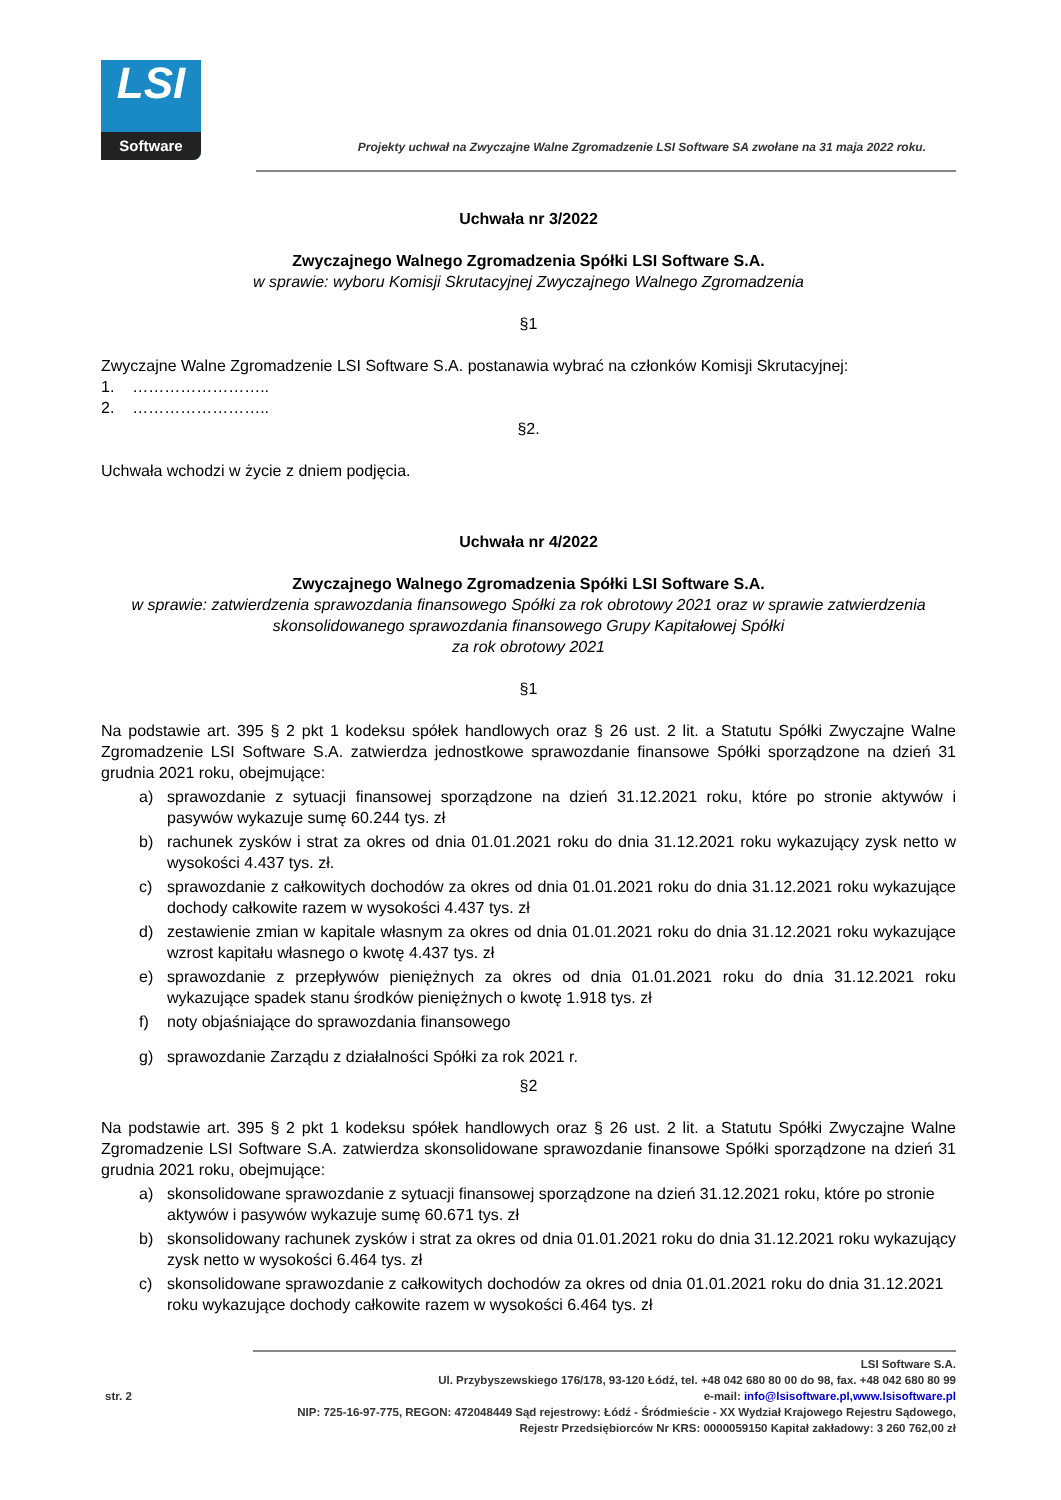LSI
Software
Projekty uchwał na Zwyczajne Walne Zgromadzenie LSI Software SA zwołane na 31 maja 2022 roku.
Uchwała nr 3/2022
Zwyczajnego Walnego Zgromadzenia Spółki LSI Software S.A.
w sprawie: wyboru Komisji Skrutacyjnej Zwyczajnego Walnego Zgromadzenia
§1
Zwyczajne Walne Zgromadzenie LSI Software S.A. postanawia wybrać na członków Komisji Skrutacyjnej:
1. ……………………..
2. ……………………..
§2.
Uchwała wchodzi w życie z dniem podjęcia.
Uchwała nr 4/2022
Zwyczajnego Walnego Zgromadzenia Spółki LSI Software S.A.
w sprawie: zatwierdzenia sprawozdania finansowego Spółki za rok obrotowy 2021 oraz w sprawie zatwierdzenia skonsolidowanego sprawozdania finansowego Grupy Kapitałowej Spółki
za rok obrotowy 2021
§1
Na podstawie art. 395 § 2 pkt 1 kodeksu spółek handlowych oraz § 26 ust. 2 lit. a Statutu Spółki Zwyczajne Walne Zgromadzenie LSI Software S.A. zatwierdza jednostkowe sprawozdanie finansowe Spółki sporządzone na dzień 31 grudnia 2021 roku, obejmujące:
a) sprawozdanie z sytuacji finansowej sporządzone na dzień 31.12.2021 roku, które po stronie aktywów i pasywów wykazuje sumę 60.244 tys. zł
b) rachunek zysków i strat za okres od dnia 01.01.2021 roku do dnia 31.12.2021 roku wykazujący zysk netto w wysokości 4.437 tys. zł.
c) sprawozdanie z całkowitych dochodów za okres od dnia 01.01.2021 roku do dnia 31.12.2021 roku wykazujące dochody całkowite razem w wysokości 4.437 tys. zł
d) zestawienie zmian w kapitale własnym za okres od dnia 01.01.2021 roku do dnia 31.12.2021 roku wykazujące wzrost kapitału własnego o kwotę 4.437 tys. zł
e) sprawozdanie z przepływów pieniężnych za okres od dnia 01.01.2021 roku do dnia 31.12.2021 roku wykazujące spadek stanu środków pieniężnych o kwotę 1.918 tys. zł
f) noty objaśniające do sprawozdania finansowego
g) sprawozdanie Zarządu z działalności Spółki za rok 2021 r.
§2
Na podstawie art. 395 § 2 pkt 1 kodeksu spółek handlowych oraz § 26 ust. 2 lit. a Statutu Spółki Zwyczajne Walne Zgromadzenie LSI Software S.A. zatwierdza skonsolidowane sprawozdanie finansowe Spółki sporządzone na dzień 31 grudnia 2021 roku, obejmujące:
a) skonsolidowane sprawozdanie z sytuacji finansowej sporządzone na dzień 31.12.2021 roku, które po stronie aktywów i pasywów wykazuje sumę 60.671 tys. zł
b) skonsolidowany rachunek zysków i strat za okres od dnia 01.01.2021 roku do dnia 31.12.2021 roku wykazujący zysk netto w wysokości 6.464 tys. zł
c) skonsolidowane sprawozdanie z całkowitych dochodów za okres od dnia 01.01.2021 roku do dnia 31.12.2021 roku wykazujące dochody całkowite razem w wysokości 6.464 tys. zł
LSI Software S.A.
Ul. Przybyszewskiego 176/178, 93-120 Łódź, tel. +48 042 680 80 00 do 98, fax. +48 042 680 80 99
str. 2 e-mail: info@lsisoftware.pl,www.lsisoftware.pl
NIP: 725-16-97-775, REGON: 472048449 Sąd rejestrowy: Łódź - Śródmieście - XX Wydział Krajowego Rejestru Sądowego,
Rejestr Przedsiębiorców Nr KRS: 0000059150 Kapitał zakładowy: 3 260 762,00 zł